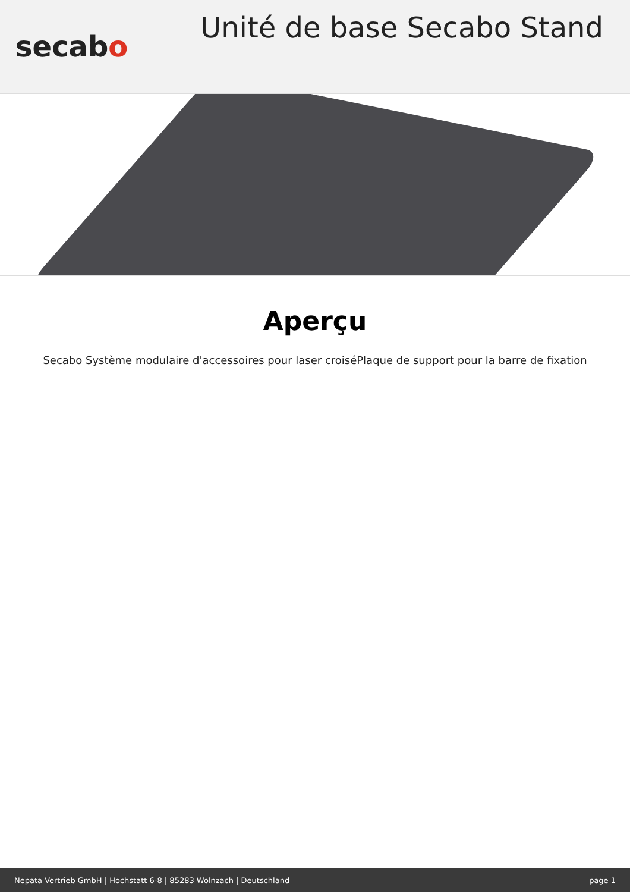secabo
Unité de base Secabo Stand
Aperçu
Secabo Système modulaire d'accessoires pour laser croiséPlaque de support pour la barre de fixation
Nepata Vertrieb GmbH | Hochstatt 6-8 | 85283 Wolnzach | Deutschland page 1